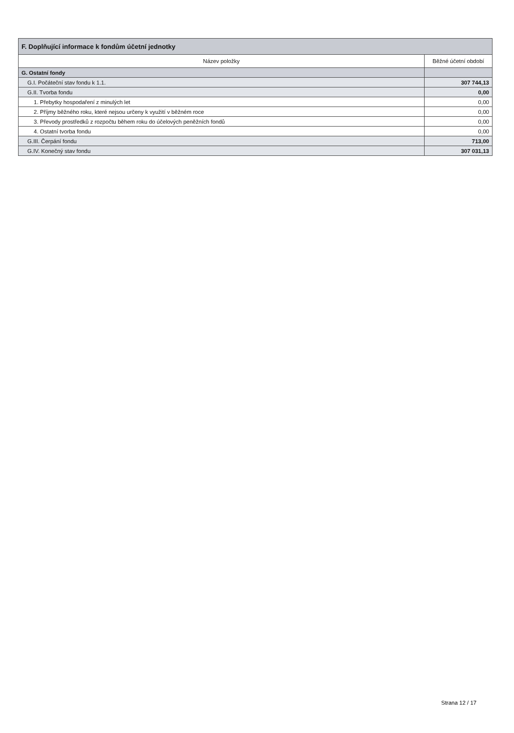| F. Doplňující informace k fondům účetní jednotky | |
| --- | --- |
| Název položky | Běžné účetní období |
| G. Ostatní fondy | |
| G.I. Počáteční stav fondu k 1.1. | 307 744,13 |
| G.II. Tvorba fondu | 0,00 |
| 1. Přebytky hospodaření z minulých let | 0,00 |
| 2. Příjmy běžného roku, které nejsou určeny k využití v běžném roce | 0,00 |
| 3. Převody prostředků z rozpočtu během roku do účelových peněžních fondů | 0,00 |
| 4. Ostatní tvorba fondu | 0,00 |
| G.III. Čerpání fondu | 713,00 |
| G.IV. Konečný stav fondu | 307 031,13 |
Strana 12 / 17